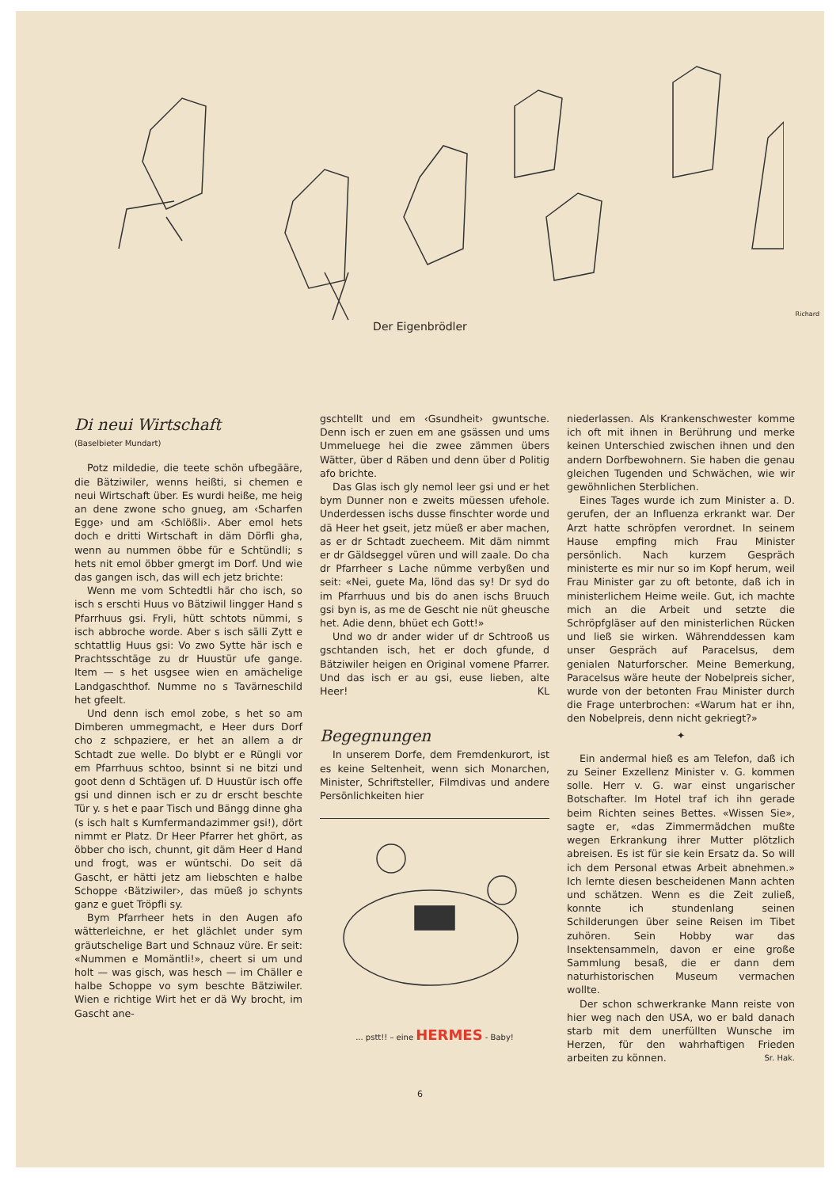Richard
Der Eigenbrödler
Di neui Wirtschaft
(Baselbieter Mundart)
Potz mildedie, die teete schön ufbegääre, die Bätziwiler, wenns heißti, si chemen e neui Wirtschaft über. Es wurdi heiße, me heig an dene zwone scho gnueg, am ‹Scharfen Egge› und am ‹Schlößli›. Aber emol hets doch e dritti Wirtschaft in däm Dörfli gha, wenn au nummen öbbe für e Schtündli; s hets nit emol öbber gmergt im Dorf. Und wie das gangen isch, das will ech jetz brichte:
Wenn me vom Schtedtli här cho isch, so isch s erschti Huus vo Bätziwil lingger Hand s Pfarrhuus gsi. Fryli, hütt schtots nümmi, s isch abbroche worde. Aber s isch sälli Zytt e schtattlig Huus gsi: Vo zwo Sytte här isch e Prachtsschtäge zu dr Huustür ufe gange. Item — s het usgsee wien en amächelige Landgaschthof. Numme no s Tavärneschild het gfeelt.
Und denn isch emol zobe, s het so am Dimberen ummegmacht, e Heer durs Dorf cho z schpaziere, er het an allem a dr Schtadt zue welle. Do blybt er e Rüngli vor em Pfarrhuus schtoo, bsinnt si ne bitzi und goot denn d Schtägen uf. D Huustür isch offe gsi und dinnen isch er zu dr erscht beschte Tür y. s het e paar Tisch und Bängg dinne gha (s isch halt s Kumfermandazimmer gsi!), dört nimmt er Platz. Dr Heer Pfarrer het ghört, as öbber cho isch, chunnt, git däm Heer d Hand und frogt, was er wüntschi. Do seit dä Gascht, er hätti jetz am liebschten e halbe Schoppe ‹Bätziwiler›, das müeß jo schynts ganz e guet Tröpfli sy.
Bym Pfarrheer hets in den Augen afo wätterleichne, er het glächlet under sym gräutschelige Bart und Schnauz vüre. Er seit: «Nummen e Momäntli!», cheert si um und holt — was gisch, was hesch — im Chäller e halbe Schoppe vo sym beschte Bätziwiler. Wien e richtige Wirt het er dä Wy brocht, im Gascht ane-
gschtellt und em ‹Gsundheit› gwuntsche. Denn isch er zuen em ane gsässen und ums Ummeluege hei die zwee zämmen übers Wätter, über d Räben und denn über d Politig afo brichte.
Das Glas isch gly nemol leer gsi und er het bym Dunner non e zweits müessen ufehole. Underdessen ischs dusse finschter worde und dä Heer het gseit, jetz müeß er aber machen, as er dr Schtadt zuecheem. Mit däm nimmt er dr Gäldseggel vüren und will zaale. Do cha dr Pfarrheer s Lache nümme verbyßen und seit: «Nei, guete Ma, lönd das sy! Dr syd do im Pfarrhuus und bis do anen ischs Bruuch gsi byn is, as me de Gescht nie nüt gheusche het. Adie denn, bhüet ech Gott!»
Und wo dr ander wider uf dr Schtrooß us gschtanden isch, het er doch gfunde, d Bätziwiler heigen en Original vomene Pfarrer. Und das isch er au gsi, euse lieben, alte Heer! KL
Begegnungen
In unserem Dorfe, dem Fremdenkurort, ist es keine Seltenheit, wenn sich Monarchen, Minister, Schriftsteller, Filmdivas und andere Persönlichkeiten hier
... pstt!! – eine HERMES - Baby!
niederlassen. Als Krankenschwester komme ich oft mit ihnen in Berührung und merke keinen Unterschied zwischen ihnen und den andern Dorfbewohnern. Sie haben die genau gleichen Tugenden und Schwächen, wie wir gewöhnlichen Sterblichen.
Eines Tages wurde ich zum Minister a. D. gerufen, der an Influenza erkrankt war. Der Arzt hatte schröpfen verordnet. In seinem Hause empfing mich Frau Minister persönlich. Nach kurzem Gespräch ministerte es mir nur so im Kopf herum, weil Frau Minister gar zu oft betonte, daß ich in ministerlichem Heime weile. Gut, ich machte mich an die Arbeit und setzte die Schröpfgläser auf den ministerlichen Rücken und ließ sie wirken. Währenddessen kam unser Gespräch auf Paracelsus, dem genialen Naturforscher. Meine Bemerkung, Paracelsus wäre heute der Nobelpreis sicher, wurde von der betonten Frau Minister durch die Frage unterbrochen: «Warum hat er ihn, den Nobelpreis, denn nicht gekriegt?»
✦
Ein andermal hieß es am Telefon, daß ich zu Seiner Exzellenz Minister v. G. kommen solle. Herr v. G. war einst ungarischer Botschafter. Im Hotel traf ich ihn gerade beim Richten seines Bettes. «Wissen Sie», sagte er, «das Zimmermädchen mußte wegen Erkrankung ihrer Mutter plötzlich abreisen. Es ist für sie kein Ersatz da. So will ich dem Personal etwas Arbeit abnehmen.» Ich lernte diesen bescheidenen Mann achten und schätzen. Wenn es die Zeit zuließ, konnte ich stundenlang seinen Schilderungen über seine Reisen im Tibet zuhören. Sein Hobby war das Insektensammeln, davon er eine große Sammlung besaß, die er dann dem naturhistorischen Museum vermachen wollte.
Der schon schwerkranke Mann reiste von hier weg nach den USA, wo er bald danach starb mit dem unerfüllten Wunsche im Herzen, für den wahrhaftigen Frieden arbeiten zu können. Sr. Hak.
6